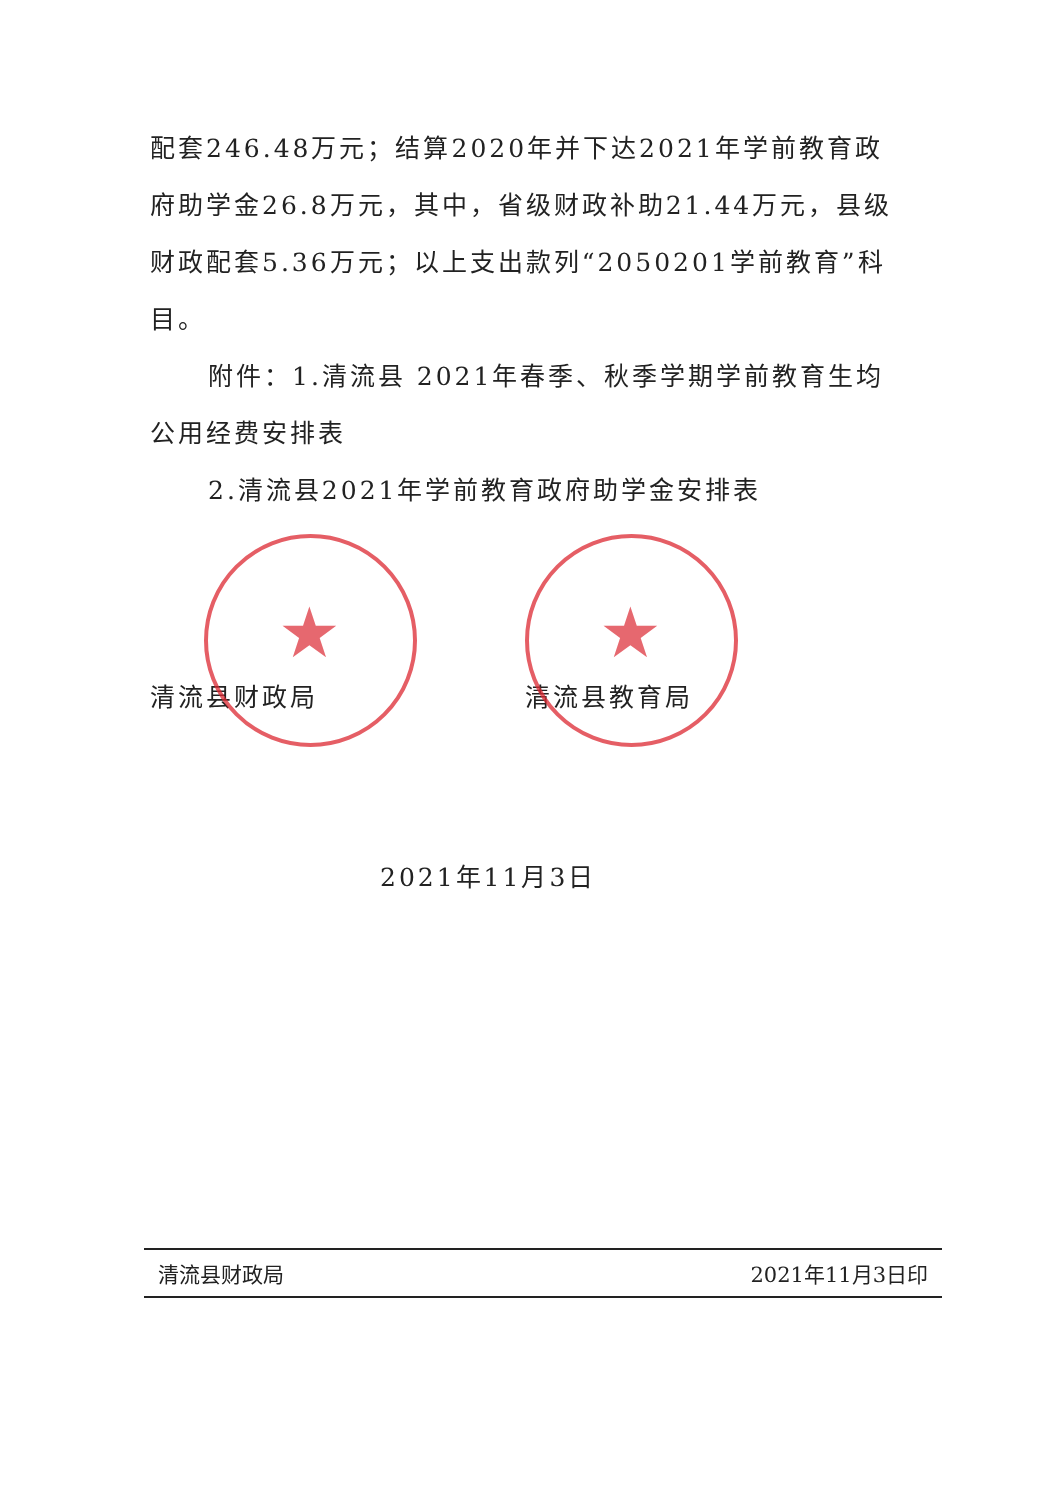配套246.48万元；结算2020年并下达2021年学前教育政府助学金26.8万元，其中，省级财政补助21.44万元，县级财政配套5.36万元；以上支出款列“2050201学前教育”科目。
附件：1.清流县 2021年春季、秋季学期学前教育生均公用经费安排表
2.清流县2021年学前教育政府助学金安排表
★
清流县财政局
★
清流县教育局
2021年11月3日
清流县财政局 2021年11月3日印